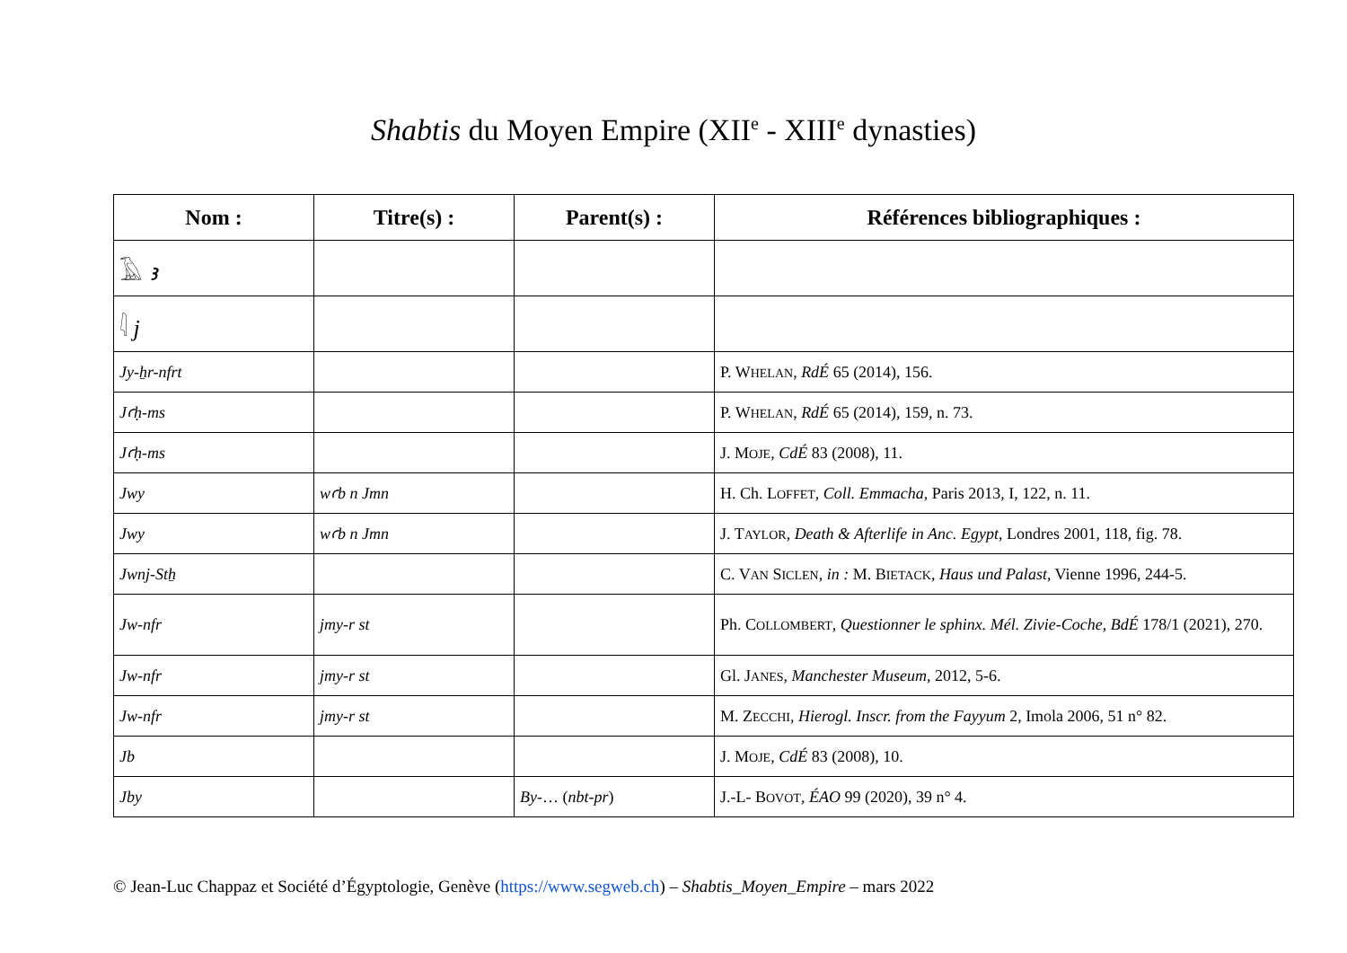Shabtis du Moyen Empire (XII<sup>e</sup> - XIII<sup>e</sup> dynasties)
| Nom : | Titre(s) : | Parent(s) : | Références bibliographiques : |
| --- | --- | --- | --- |
| 𓄿 ꜣ | | | |
| 𓇋 j | | | |
| Jy-ẖr-nfrt | | | P. W HELAN , RdÉ 65 (2014), 156. |
| Jꜥḥ-ms | | | P. W HELAN , RdÉ 65 (2014), 159, n. 73. |
| Jꜥḥ-ms | | | J. M OJE , CdÉ 83 (2008), 11. |
| Jwy | wꜥb n Jmn | | H. Ch. L OFFET , Coll. Emmacha , Paris 2013, I, 122, n. 11. |
| Jwy | wꜥb n Jmn | | J. T AYLOR , Death & Afterlife in Anc. Egypt , Londres 2001, 118, fig. 78. |
| Jwnj-Stẖ | | | C. V AN S ICLEN , in : M. B IETACK , Haus und Palast , Vienne 1996, 244-5. |
| Jw-nfr | jmy-r st | | Ph. C OLLOMBERT , Questionner le sphinx. Mél. Zivie-Coche , BdÉ 178/1 (2021), 270. |
| Jw-nfr | jmy-r st | | Gl. J ANES , Manchester Museum , 2012, 5-6. |
| Jw-nfr | jmy-r st | | M. Z ECCHI , Hierogl. Inscr. from the Fayyum 2, Imola 2006, 51 n° 82. |
| Jb | | | J. M OJE , CdÉ 83 (2008), 10. |
| Jby | | By- … ( nbt-pr ) | J.-L- B OVOT , ÉAO 99 (2020), 39 n° 4. |
© Jean-Luc Chappaz et Société d’Égyptologie, Genève (https://www.segweb.ch) – Shabtis_Moyen_Empire – mars 2022